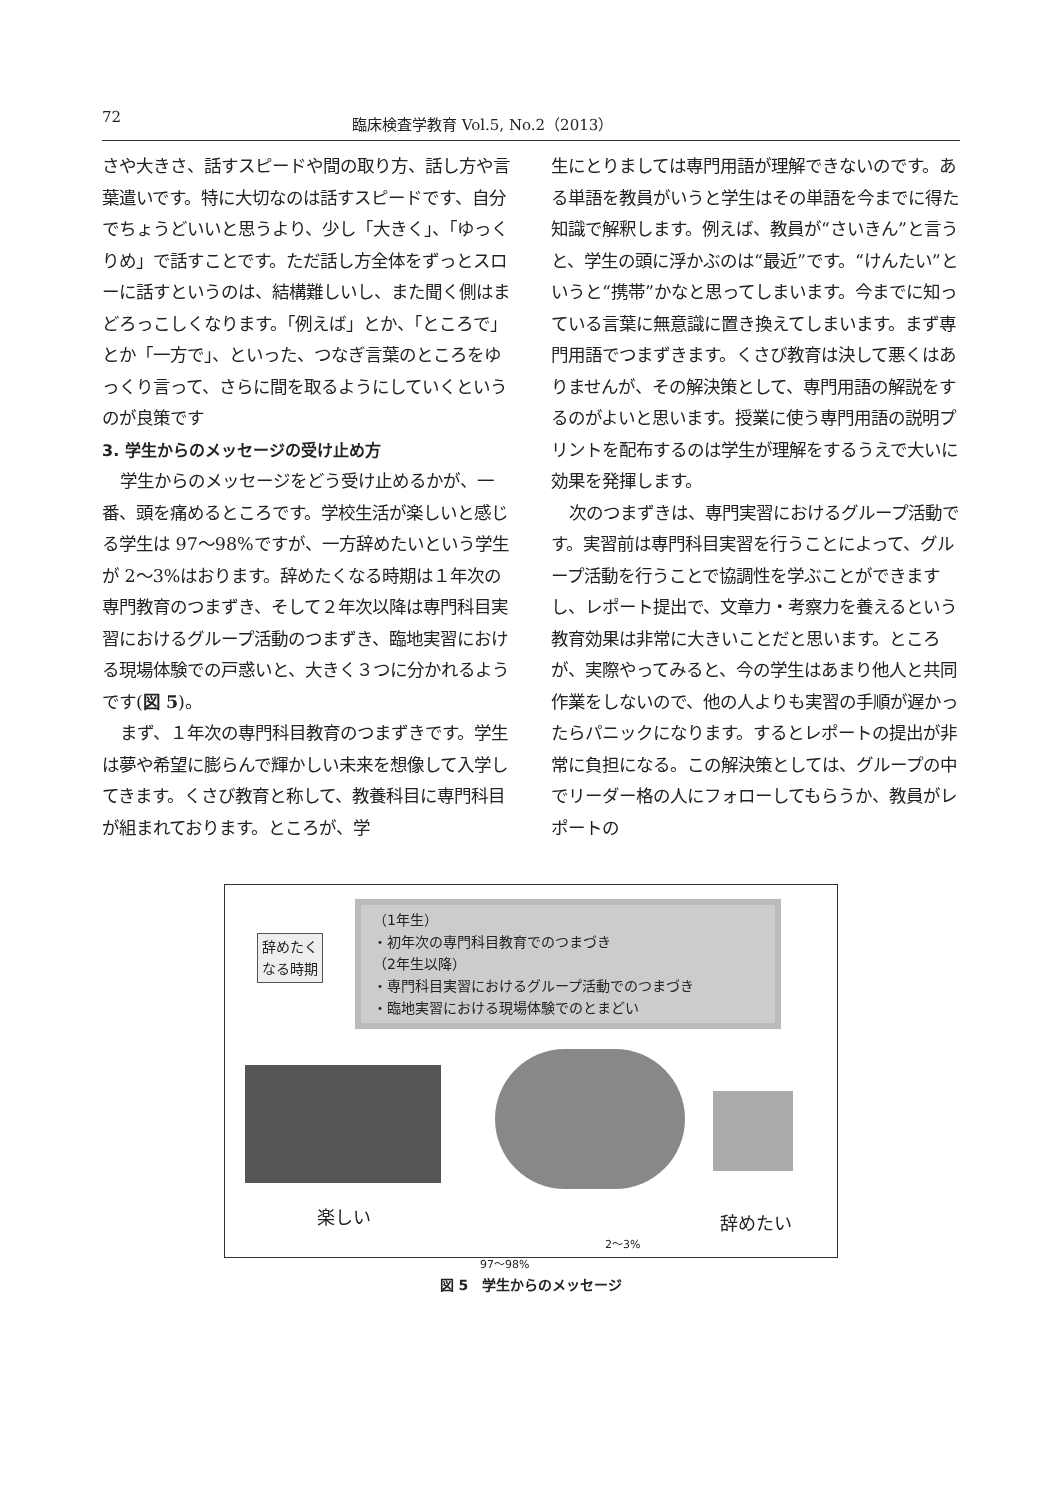72 臨床検査学教育 Vol.5, No.2（2013）
さや大きさ、話すスピードや間の取り方、話し方や言葉遣いです。特に大切なのは話すスピードです、自分でちょうどいいと思うより、少し「大きく」、「ゆっくりめ」で話すことです。ただ話し方全体をずっとスローに話すというのは、結構難しいし、また聞く側はまどろっこしくなります。「例えば」とか、「ところで」とか「一方で」、といった、つなぎ言葉のところをゆっくり言って、さらに間を取るようにしていくというのが良策です
3. 学生からのメッセージの受け止め方
学生からのメッセージをどう受け止めるかが、一番、頭を痛めるところです。学校生活が楽しいと感じる学生は 97～98%ですが、一方辞めたいという学生が 2～3%はおります。辞めたくなる時期は１年次の専門教育のつまずき、そして２年次以降は専門科目実習におけるグループ活動のつまずき、臨地実習における現場体験での戸惑いと、大きく３つに分かれるようです(図 5)。
まず、１年次の専門科目教育のつまずきです。学生は夢や希望に膨らんで輝かしい未来を想像して入学してきます。くさび教育と称して、教養科目に専門科目が組まれております。ところが、学
生にとりましては専門用語が理解できないのです。ある単語を教員がいうと学生はその単語を今までに得た知識で解釈します。例えば、教員が“さいきん”と言うと、学生の頭に浮かぶのは“最近”です。“けんたい”というと“携帯”かなと思ってしまいます。今までに知っている言葉に無意識に置き換えてしまいます。まず専門用語でつまずきます。くさび教育は決して悪くはありませんが、その解決策として、専門用語の解説をするのがよいと思います。授業に使う専門用語の説明プリントを配布するのは学生が理解をするうえで大いに効果を発揮します。
次のつまずきは、専門実習におけるグループ活動です。実習前は専門科目実習を行うことによって、グループ活動を行うことで協調性を学ぶことができますし、レポート提出で、文章力・考察力を養えるという教育効果は非常に大きいことだと思います。ところが、実際やってみると、今の学生はあまり他人と共同作業をしないので、他の人よりも実習の手順が遅かったらパニックになります。するとレポートの提出が非常に負担になる。この解決策としては、グループの中でリーダー格の人にフォローしてもらうか、教員がレポートの
辞めたく
なる時期
（1年生）
・初年次の専門科目教育でのつまづき
（2年生以降）
・専門科目実習におけるグループ活動でのつまづき
・臨地実習における現場体験でのとまどい
楽しい 辞めたい
2～3%
97～98%
図 5　学生からのメッセージ